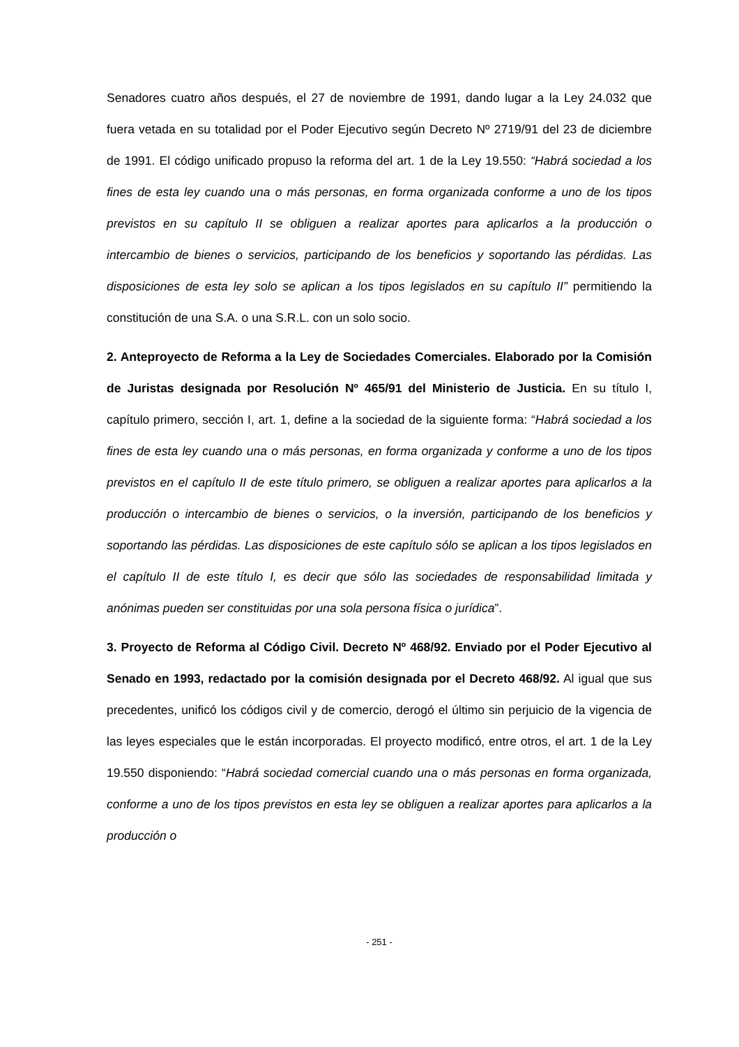Senadores cuatro años después, el 27 de noviembre de 1991, dando lugar a la Ley 24.032 que fuera vetada en su totalidad por el Poder Ejecutivo según Decreto Nº 2719/91 del 23 de diciembre de 1991. El código unificado propuso la reforma del art. 1 de la Ley 19.550: “Habrá sociedad a los fines de esta ley cuando una o más personas, en forma organizada conforme a uno de los tipos previstos en su capítulo II se obliguen a realizar aportes para aplicarlos a la producción o intercambio de bienes o servicios, participando de los beneficios y soportando las pérdidas. Las disposiciones de esta ley solo se aplican a los tipos legislados en su capítulo II” permitiendo la constitución de una S.A. o una S.R.L. con un solo socio.
2. Anteproyecto de Reforma a la Ley de Sociedades Comerciales. Elaborado por la Comisión de Juristas designada por Resolución Nº 465/91 del Ministerio de Justicia. En su título I, capítulo primero, sección I, art. 1, define a la sociedad de la siguiente forma: “Habrá sociedad a los fines de esta ley cuando una o más personas, en forma organizada y conforme a uno de los tipos previstos en el capítulo II de este título primero, se obliguen a realizar aportes para aplicarlos a la producción o intercambio de bienes o servicios, o la inversión, participando de los beneficios y soportando las pérdidas. Las disposiciones de este capítulo sólo se aplican a los tipos legislados en el capítulo II de este título I, es decir que sólo las sociedades de responsabilidad limitada y anónimas pueden ser constituidas por una sola persona física o jurídica”.
3. Proyecto de Reforma al Código Civil. Decreto Nº 468/92. Enviado por el Poder Ejecutivo al Senado en 1993, redactado por la comisión designada por el Decreto 468/92. Al igual que sus precedentes, unificó los códigos civil y de comercio, derogó el último sin perjuicio de la vigencia de las leyes especiales que le están incorporadas. El proyecto modificó, entre otros, el art. 1 de la Ley 19.550 disponiendo: “Habrá sociedad comercial cuando una o más personas en forma organizada, conforme a uno de los tipos previstos en esta ley se obliguen a realizar aportes para aplicarlos a la producción o
- 251 -